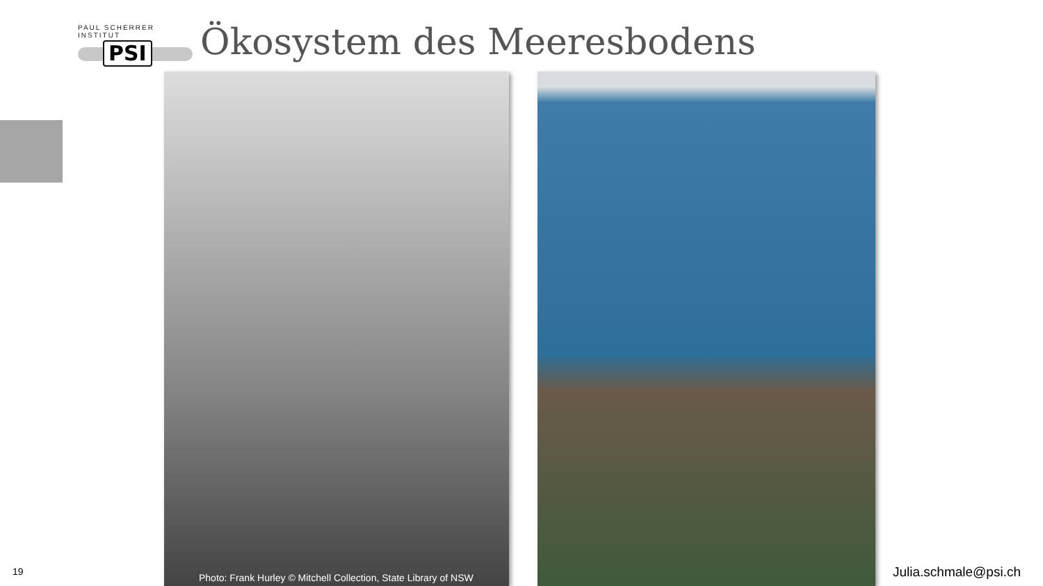PAUL SCHERRER INSTITUT
PSI
Ökosystem des Meeresbodens
Photo: Frank Hurley © Mitchell Collection, State Library of NSW
19 Julia.schmale@psi.ch